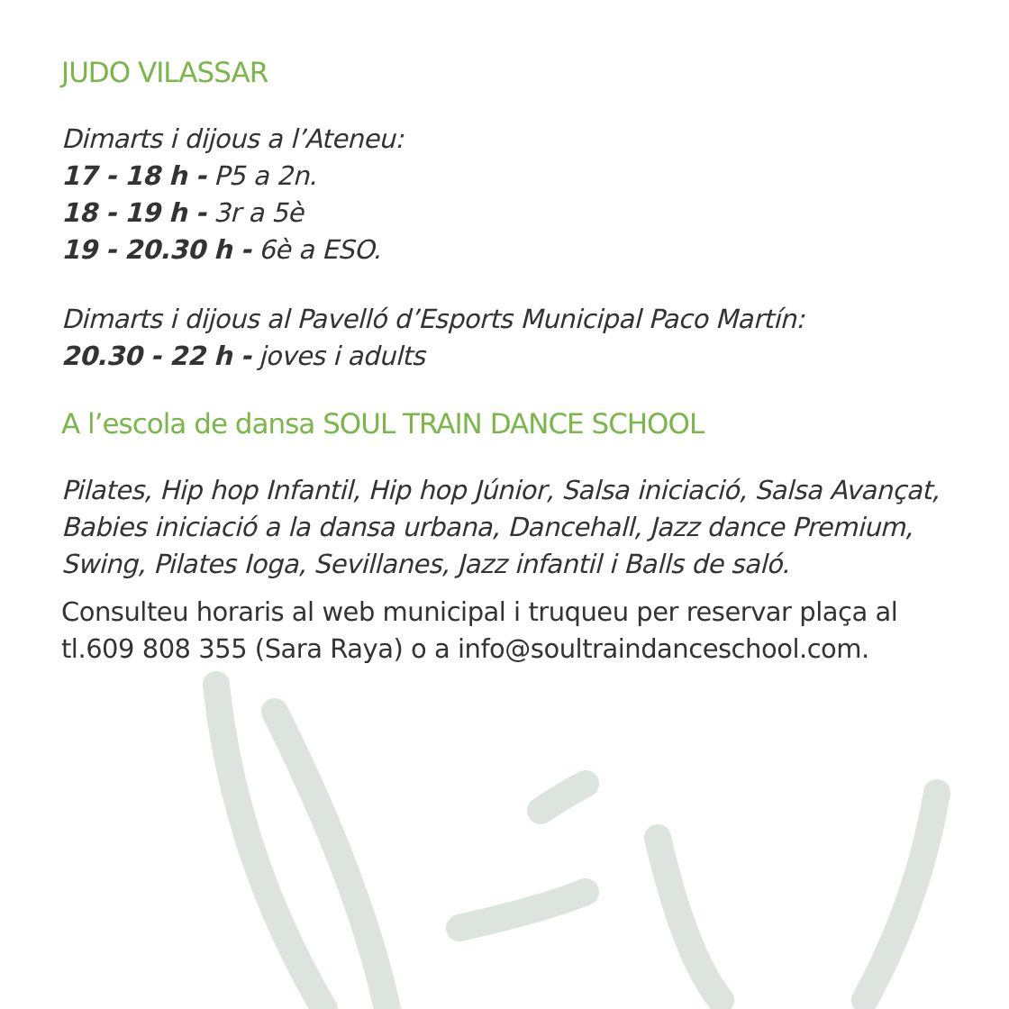JUDO VILASSAR
Dimarts i dijous a l’Ateneu:
17 - 18 h - P5 a 2n.
18 - 19 h - 3r a 5è
19 - 20.30 h - 6è a ESO.
Dimarts i dijous al Pavelló d’Esports Municipal Paco Martín:
20.30 - 22 h - joves i adults
A l’escola de dansa SOUL TRAIN DANCE SCHOOL
Pilates, Hip hop Infantil, Hip hop Júnior, Salsa iniciació, Salsa Avançat, Babies iniciació a la dansa urbana, Dancehall, Jazz dance Premium, Swing, Pilates Ioga, Sevillanes, Jazz infantil i Balls de saló.
Consulteu horaris al web municipal i truqueu per reservar plaça al tl.609 808 355 (Sara Raya) o a info@soultraindanceschool.com.